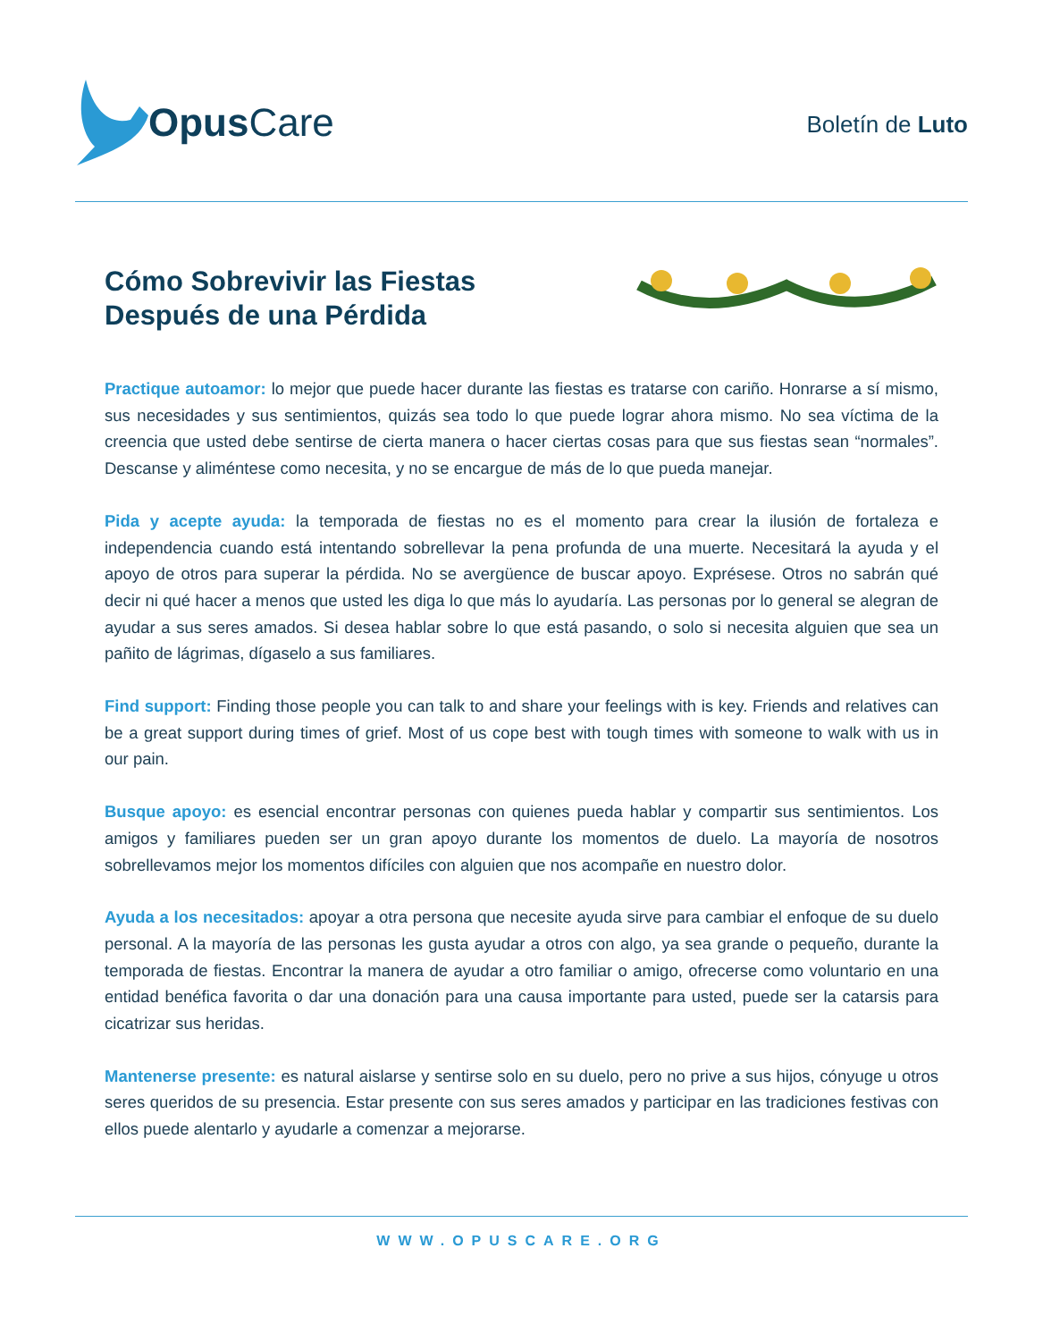Opus Care
Boletín de Luto
Cómo Sobrevivir las Fiestas
Después de una Pérdida
Practique autoamor: lo mejor que puede hacer durante las fiestas es tratarse con cariño. Honrarse a sí mismo, sus necesidades y sus sentimientos, quizás sea todo lo que puede lograr ahora mismo. No sea víctima de la creencia que usted debe sentirse de cierta manera o hacer ciertas cosas para que sus fiestas sean “normales”. Descanse y aliméntese como necesita, y no se encargue de más de lo que pueda manejar.
Pida y acepte ayuda: la temporada de fiestas no es el momento para crear la ilusión de fortaleza e independencia cuando está intentando sobrellevar la pena profunda de una muerte. Necesitará la ayuda y el apoyo de otros para superar la pérdida. No se avergüence de buscar apoyo. Exprésese. Otros no sabrán qué decir ni qué hacer a menos que usted les diga lo que más lo ayudaría. Las personas por lo general se alegran de ayudar a sus seres amados. Si desea hablar sobre lo que está pasando, o solo si necesita alguien que sea un pañito de lágrimas, dígaselo a sus familiares.
Find support: Finding those people you can talk to and share your feelings with is key. Friends and relatives can be a great support during times of grief. Most of us cope best with tough times with someone to walk with us in our pain.
Busque apoyo: es esencial encontrar personas con quienes pueda hablar y compartir sus sentimientos. Los amigos y familiares pueden ser un gran apoyo durante los momentos de duelo. La mayoría de nosotros sobrellevamos mejor los momentos difíciles con alguien que nos acompañe en nuestro dolor.
Ayuda a los necesitados: apoyar a otra persona que necesite ayuda sirve para cambiar el enfoque de su duelo personal. A la mayoría de las personas les gusta ayudar a otros con algo, ya sea grande o pequeño, durante la temporada de fiestas. Encontrar la manera de ayudar a otro familiar o amigo, ofrecerse como voluntario en una entidad benéfica favorita o dar una donación para una causa importante para usted, puede ser la catarsis para cicatrizar sus heridas.
Mantenerse presente: es natural aislarse y sentirse solo en su duelo, pero no prive a sus hijos, cónyuge u otros seres queridos de su presencia. Estar presente con sus seres amados y participar en las tradiciones festivas con ellos puede alentarlo y ayudarle a comenzar a mejorarse.
WWW.OPUSCARE.ORG